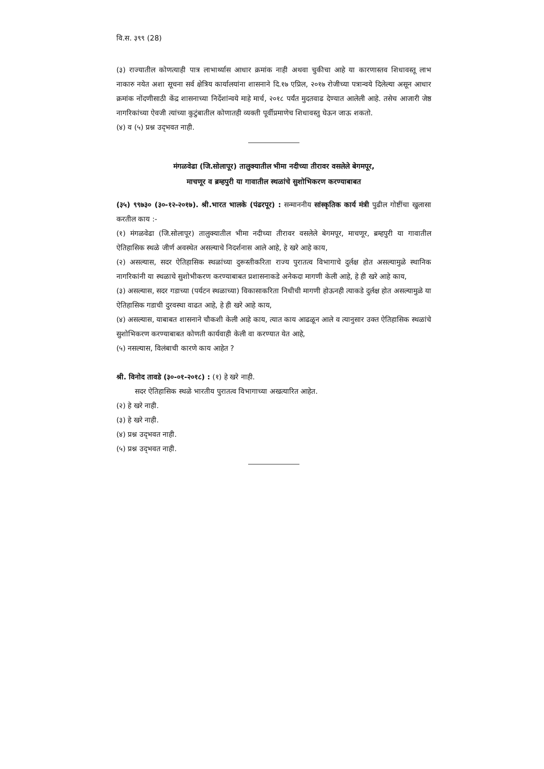वि.स. ३९९ (28)
(३) राज्यातील कोणत्याही पात्र लाभार्थ्यास आधार क्रमांक नाही अथवा चुकीचा आहे या कारणास्तव शिधावस्तू लाभ नाकारु नयेत अशा सूचना सर्व क्षेत्रिय कार्यालयांना शासनाने दि.१७ एप्रिल, २०१७ रोजीच्या पत्रान्वये दिलेल्या असून आधार क्रमांक नोंदणीसाठी केंद्र शासनाच्या निर्देशांन्वये माहे मार्च, २०१८ पर्यंत मुदतवाढ देण्यात आलेली आहे. तसेच आजारी जेष्ठ नागरिकांच्या ऐवजी त्यांच्या कुटुंबातील कोणातही व्यक्ती पूर्वीप्रमाणेच शिधावस्तु घेऊन जाऊ शकतो.
(४) व (५) प्रश्न उद्‌भवत नाही.
मंगळवेढा (जि.सोलापूर) तालुक्यातील भीमा नदीच्या तीरावर वसलेले बेगमपूर,
माचणूर व ब्रम्हपुरी या गावातील स्थळांचे सुशोभिकरण करण्याबाबत
(३५) ९९७३० (३०-१२-२०१७). श्री.भारत भालके (पंढरपूर) : सन्माननीय सांस्कृतिक कार्य मंत्री पुढील गोष्टींचा खुलासा करतील काय :-
(१) मंगळवेढा (जि.सोलापूर) तालुक्यातील भीमा नदीच्या तीरावर वसलेले बेगमपूर, माचणूर, ब्रम्हपुरी या गावातील ऐतिहासिक स्थळे जीर्ण अवस्थेत असल्याचे निदर्शनास आले आहे, हे खरे आहे काय,
(२) असल्यास, सदर ऐतिहासिक स्थळांच्या दुरूस्तीकरिता राज्य पुरातत्व विभागाचे दुर्लक्ष होत असल्यामुळे स्थानिक नागरिकांनी या स्थळाचे सुशोभीकरण करण्याबाबत प्रशासनाकडे अनेकदा मागणी केली आहे, हे ही खरे आहे काय,
(३) असल्यास, सदर गडाच्या (पर्यटन स्थळाच्या) विकासाकरिता निधीची मागणी होऊनही त्याकडे दुर्लक्ष होत असल्यामुळे या ऐतिहासिक गडाची दुरवस्था वाढत आहे, हे ही खरे आहे काय,
(४) असल्यास, याबाबत शासनाने चौकशी केली आहे काय, त्यात काय आढळून आले व त्यानुसार उक्त ऐतिहासिक स्थळांचे सुशोभिकरण करण्याबाबत कोणती कार्यवाही केली वा करण्यात येत आहे,
(५) नसल्यास, विलंबाची कारणे काय आहेत ?
श्री. विनोद तावडे (३०-०१-२०१८) : (१) हे खरे नाही.
सदर ऐतिहासिक स्थळे भारतीय पुरातत्व विभागाच्या अखत्यारित आहेत.
(२) हे खरे नाही.
(३) हे खरे नाही.
(४) प्रश्न उद्‌भवत नाही.
(५) प्रश्न उद्‌भवत नाही.